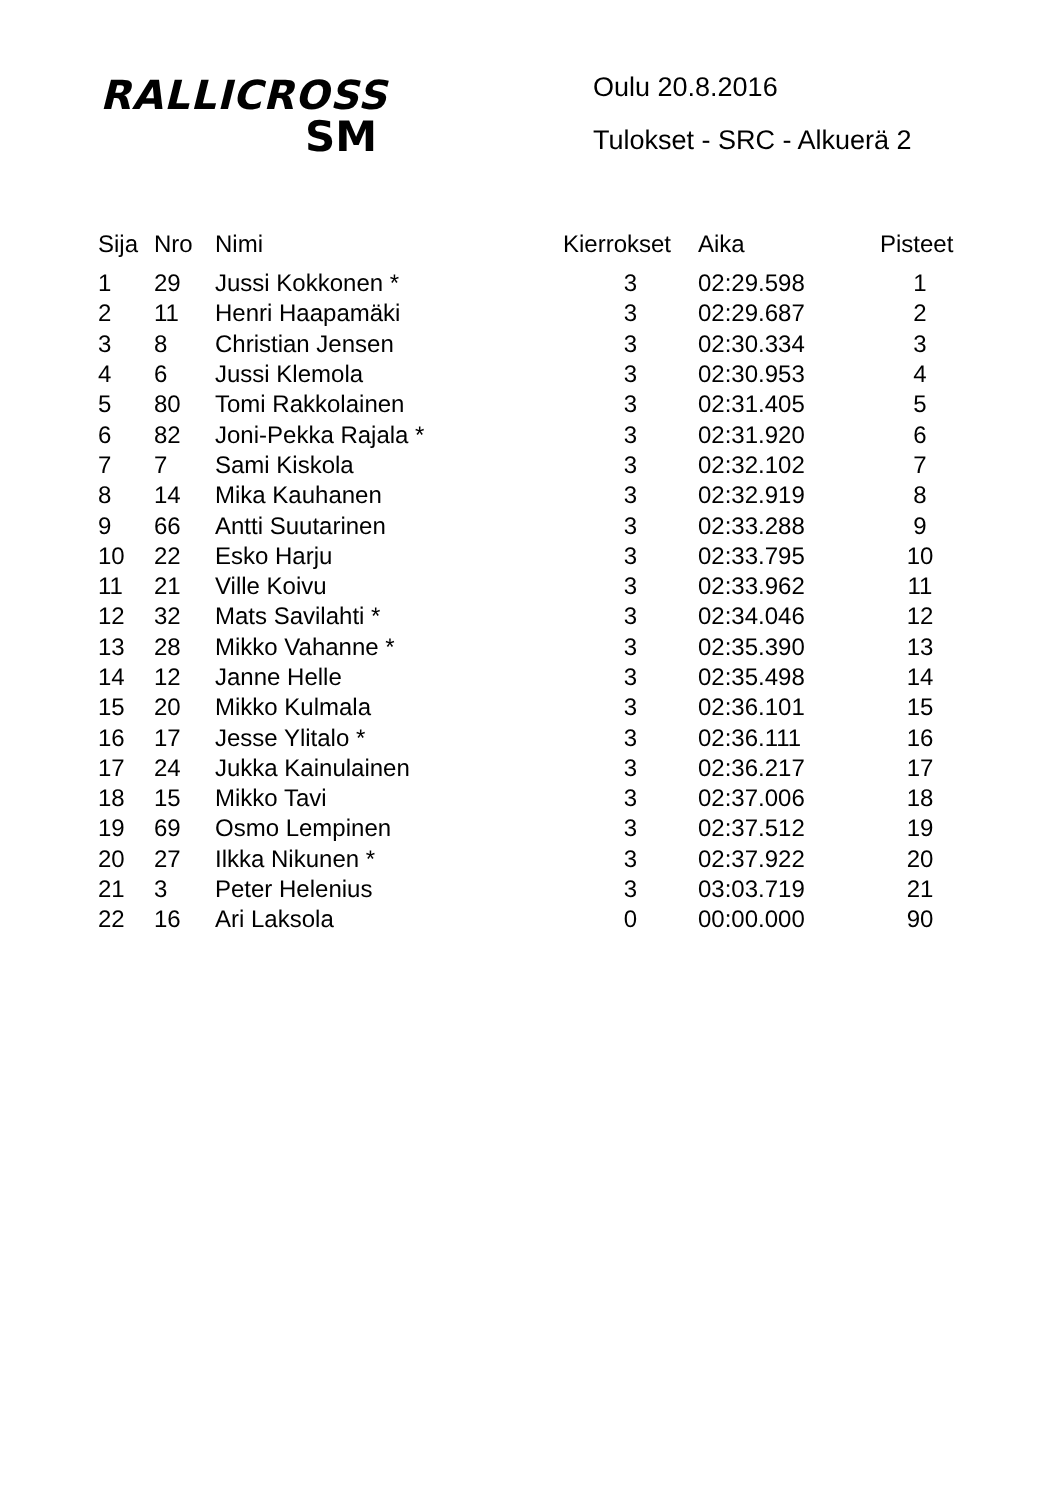RALLICROSS
SM
Oulu 20.8.2016
Tulokset - SRC - Alkuerä 2
| Sija | Nro | Nimi | Kierrokset | Aika | Pisteet |
| --- | --- | --- | --- | --- | --- |
| 1 | 29 | Jussi Kokkonen * | 3 | 02:29.598 | 1 |
| 2 | 11 | Henri Haapamäki | 3 | 02:29.687 | 2 |
| 3 | 8 | Christian Jensen | 3 | 02:30.334 | 3 |
| 4 | 6 | Jussi Klemola | 3 | 02:30.953 | 4 |
| 5 | 80 | Tomi Rakkolainen | 3 | 02:31.405 | 5 |
| 6 | 82 | Joni-Pekka Rajala * | 3 | 02:31.920 | 6 |
| 7 | 7 | Sami Kiskola | 3 | 02:32.102 | 7 |
| 8 | 14 | Mika Kauhanen | 3 | 02:32.919 | 8 |
| 9 | 66 | Antti Suutarinen | 3 | 02:33.288 | 9 |
| 10 | 22 | Esko Harju | 3 | 02:33.795 | 10 |
| 11 | 21 | Ville Koivu | 3 | 02:33.962 | 11 |
| 12 | 32 | Mats Savilahti * | 3 | 02:34.046 | 12 |
| 13 | 28 | Mikko Vahanne * | 3 | 02:35.390 | 13 |
| 14 | 12 | Janne Helle | 3 | 02:35.498 | 14 |
| 15 | 20 | Mikko Kulmala | 3 | 02:36.101 | 15 |
| 16 | 17 | Jesse Ylitalo * | 3 | 02:36.111 | 16 |
| 17 | 24 | Jukka Kainulainen | 3 | 02:36.217 | 17 |
| 18 | 15 | Mikko Tavi | 3 | 02:37.006 | 18 |
| 19 | 69 | Osmo Lempinen | 3 | 02:37.512 | 19 |
| 20 | 27 | Ilkka Nikunen * | 3 | 02:37.922 | 20 |
| 21 | 3 | Peter Helenius | 3 | 03:03.719 | 21 |
| 22 | 16 | Ari Laksola | 0 | 00:00.000 | 90 |